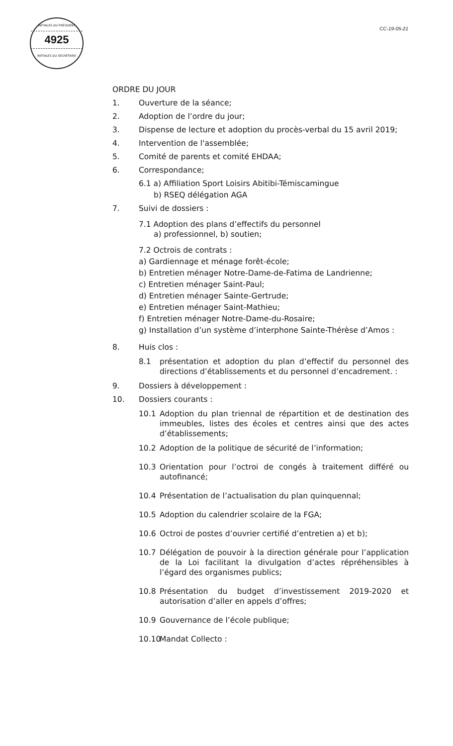INITIALES DU PRÉSIDENT
4925
INITIALES DU SECRÉTAIRE
CC-19-05-21
ORDRE DU JOUR
1. Ouverture de la séance;
2. Adoption de l’ordre du jour;
3. Dispense de lecture et adoption du procès-verbal du 15 avril 2019;
4. Intervention de l'assemblée;
5. Comité de parents et comité EHDAA;
6. Correspondance;
6.1 a) Affiliation Sport Loisirs Abitibi-Témiscamingue
b) RSEQ délégation AGA
7. Suivi de dossiers :
7.1 Adoption des plans d’effectifs du personnel
a) professionnel, b) soutien;
7.2 Octrois de contrats :
a) Gardiennage et ménage forêt-école;
b) Entretien ménager Notre-Dame-de-Fatima de Landrienne;
c) Entretien ménager Saint-Paul;
d) Entretien ménager Sainte-Gertrude;
e) Entretien ménager Saint-Mathieu;
f) Entretien ménager Notre-Dame-du-Rosaire;
g) Installation d’un système d’interphone Sainte-Thérèse d’Amos :
8. Huis clos :
8.1 présentation et adoption du plan d’effectif du personnel des directions d’établissements et du personnel d’encadrement. :
9. Dossiers à développement :
10. Dossiers courants :
10.1 Adoption du plan triennal de répartition et de destination des immeubles, listes des écoles et centres ainsi que des actes d’établissements;
10.2 Adoption de la politique de sécurité de l’information;
10.3 Orientation pour l’octroi de congés à traitement différé ou autofinancé;
10.4 Présentation de l’actualisation du plan quinquennal;
10.5 Adoption du calendrier scolaire de la FGA;
10.6 Octroi de postes d’ouvrier certifié d’entretien a) et b);
10.7 Délégation de pouvoir à la direction générale pour l’application de la Loi facilitant la divulgation d’actes répréhensibles à l’égard des organismes publics;
10.8 Présentation du budget d’investissement 2019-2020 et autorisation d’aller en appels d’offres;
10.9 Gouvernance de l’école publique;
10.10 Mandat Collecto :